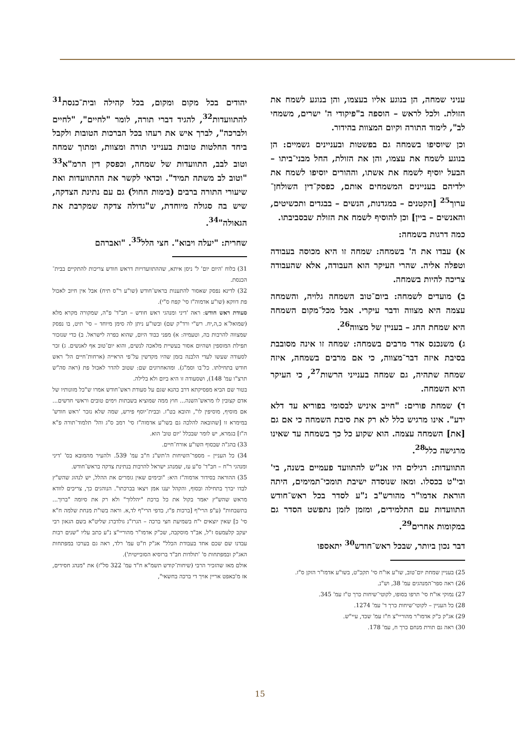עניני שמחה, הן בנוגע אליו בעצמו, והן בנוגע לשמח את הזולת. ולכל לראש – הוספה ב"פיקודי ה' ישרים, משמחי לב", לימוד התורה וקיום המצוות בהידור.
וכן שיוסיפו בשמחה גם בפשטות ובעניינים גשמיים: הן בנוגע לשמח את עצמו, והן את הזולת, החל מבני־ביתו – הבעל יוסיף לשמח את אשתו, וההורים יוסיפו לשמח את ילדיהם בעניינים המשמחים אותם, כפסק־דין השולחן־ערוך<sup>25</sup> [הקטנים – במגדנות, הנשים – בבגדים ותכשיטים, והאנשים – ביין] וכן להוסיף לשמח את הזולת שבסביבתו.
כמה דרגות בשמחה:
א) עבדו את ה' בשמחה: שמחה זו היא מכוסה בעבודה וטפלה אליה. שהרי העיקר הוא העבודה, אלא שהעבודה צריכה להיות בשמחה.
ב) מועדים לשמחה: ביום־טוב השמחה גלויה, והשמחה עצמה היא מצווה ודבר עיקרי. אבל מכל־מקום השמחה היא שמחת החג – בעניין של מצווה<sup>26</sup>.
ג) משנכנס אדר מרבים בשמחה: שמחה זו אינה מסובבת בסיבת איזה דבר־מצווה, כי אם מרבים בשמחה, איזה שמחה שתהיה, גם שמחה בענייני הרשות<sup>27</sup>, כי העיקר היא השמחה.
ד) שמחת פורים: "חייב איניש לבסומי בפוריא עד דלא ידע". אינו מרגיש כלל לא רק את סיבת השמחה כי אם גם [את] השמחה עצמה. הוא שקוע כל כך בשמחה עד שאינו מרגישה כלל<sup>28</sup>.
התוועדות: רגילים היו אנ"ש להתוועד פעמיים בשנה, בי' ובי"ט בכסלו. ומאז שנוסדה ישיבת תומכי־תמימים, היתה הוראת אדמו"ר מהורש"ב נ"ע לסדר בכל ראש־חודש התוועדות עם התלמידים, ומזמן לזמן נתפשט הסדר גם במקומות אחרים<sup>29</sup>.
דבר נכון ביותר, שבכל ראש־חודש<sup>30</sup> יתאספו
25) בעניין שמחת יום־טוב, שו"ע או"ח סי' תקכ"ט, בשו"ע אדמו"ר הזקן ס"ז.
26) ראה ספר־המנהגים עמ' 38, וש"נ.
27) נמוקי או"ח סי' תרפו בסופו, לקוטי־שיחות כרך ט"ז עמ' 345.
28) כל העניין – לקוטי־שיחות כרך ד' עמ' 1274.
29) אג"ק כ"ק אדמו"ר מהוריי"צ ח"ז עמ' שכד, עיי"ש.
30) ראה גם תורת מנחם כרך ח, עמ' 178.
יהודים בכל מקום ומקום, בכל קהילה ובית־כנסת<sup>31</sup> להתוועדות<sup>32</sup>, להגיד דברי תורה, לומר "לחיים", "לחיים ולברכה", לברך איש את רעהו בכל הברכות הטובות ולקבל ביחד החלטות טובות בענייני תורה ומצוות, ומתוך שמחה וטוב לבב, התוועדות של שמחה, וכפסק דין הרמ"א<sup>33</sup> "וטוב לב משתה תמיד". וכדאי לקשר את ההתוועדות ואת שיעורי התורה ברבים (בימות החול) גם עם נתינת הצדקה, שיש בה סגולה מיוחדת, ש"גדולה צדקה שמקרבת את הגאולה"<sup>34</sup>.
שחרית: "יעלה ויבוא". חצי הלל<sup>35</sup>. "ואברהם
31) בלוח 'היום יום' ל' ניסן איתא, שההתוועדויות דראש חודש צריכות להתקיים בבית־ הכנסת.
32) לדינא נפסק שאסור להתענות בראש־חודש (שו"ע ר"ס תיח) אבל אין חיוב לאכול פת דווקא (שו"ע אדמוה"ז סי' קפח ס"י).
סעודת ראש חודש: ראה 'דיני ומנהגי ראש חודש – חב"ד' פ"ה, שמקורה מקרא מלא (שמואל־א כ,ה,יח. רש"י ורד"ק שם) ובשו"ע ניתן לה סימן מיוחד – סי' תיט, בו נפסק שמצווה להרבות בה, וטעמיה: א) מפני כבוד היום, שהוא כפרה לישראל. ב) כדי שנזכור תפילת המוספין ושהיום אסור בעשיית מלאכה לנשים, והוא יום־טוב אף לאנשים. ג) זכר לסעודה שעשו לעדי הלבנה בזמן שהיו מקדשין על־פי הראייה (ארחות־חיים הל' ראש חודש בתחילתו. כל־בו וסמ"ג). ומהאחרונים שם: שטוב להדר לאכול פת (ראה סה"ש תרצ"ו עמ' 148), ושסעודה זו היא ביום ולא בלילה.
בטור שם הביא מפסיקתא דרב כהנא שגם על סעודת ראש־חודש אמרו ש"כל מזונותיו של אדם קצובין לו מראש־השנה... חוץ ממה שמוציא בשבתות וימים טובים וראשי חדשים... אם מוסיף, מוסיפין לו", והובא בט"ז. ובבית־יוסף פירש, שמה שלא נזכר 'ראש חודש' במימרא זו [שהובאה להלכה גם בשו"ע אדמוה"ז סי' רמב ס"ג והל' תלמוד־תורה פ"א ה"ז] בגמרא, יש לומר שבכלל 'יום טוב' הוא.
33) בהג"ה שבסוף השו"ע אורח־חיים.
34) כל העניין – מספר־השיחות ה'תש"נ ח"ב עמ' 539. ולהעיר מהמובא בס' 'דיני ומנהגי ר"ח – חב"ד' ס"ע עז, שמנהג ישראל להרבות בנתינת צדקה בראש־חודש.
35) ההוראה בסידור אדמוה"ז היא: "ובימים שאין גומרים את ההלל, יש לנהוג שהש"ץ לבדו יברך בתחילה ובסוף, והקהל יענו אמן ויצאו בברכתו". הנוהגים כך, צריכים לוודא מראש שהש"ץ יאמר בקול את כל ברכת "יהללוך" ולא רק את סיומה "ברוך... בתשבחות" (ע"פ הרי"ף [ברכות פ"ז, בדפי הרי"ף לד,א. וראה בשו"ת מנחת שלמה ח"א סי' כ] שאין יוצאים י"ח בשמיעת חצי ברכה – הגרז"נ גולדברג שליט"א בשם הגאון רבי יעקב קלעמעס ז"ל, אב"ד מוסקבה, שכ"ק אדמו"ר מהוריי"צ נ"ע כתב עליו "שנים רבות עבדנו שם שכם אחד בעבודת הכלל" אג"ק ח"ט עמ' רלד, ראה גם בערכו במפתחות האג"ק ובמפתחות ס' 'תולדות חב"ד ברוסיא הסובייטית').
אולם מאז שהזכיר הרבי (שיחות־קודש תשמ"א ח"ד עמ' 322 סל"ז) את "מנהג חסידים, אז מ'כאפט אריין אויך די ברכה בחשאי",
15